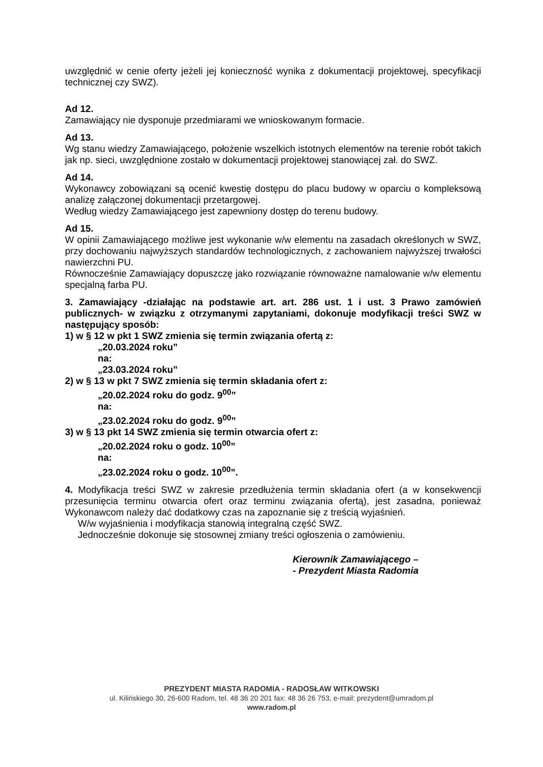uwzględnić w cenie oferty jeżeli jej konieczność wynika z dokumentacji projektowej, specyfikacji technicznej czy SWZ).
Ad 12.
Zamawiający nie dysponuje przedmiarami we wnioskowanym formacie.
Ad 13.
Wg stanu wiedzy Zamawiającego, położenie wszelkich istotnych elementów na terenie robót takich jak np. sieci, uwzględnione zostało w dokumentacji projektowej stanowiącej zał. do SWZ.
Ad 14.
Wykonawcy zobowiązani są ocenić kwestię dostępu do placu budowy w oparciu o kompleksową analizę załączonej dokumentacji przetargowej.
Według wiedzy Zamawiającego jest zapewniony dostęp do terenu budowy.
Ad 15.
W opinii Zamawiającego możliwe jest wykonanie w/w elementu na zasadach określonych w SWZ, przy dochowaniu najwyższych standardów technologicznych, z zachowaniem najwyższej trwałości nawierzchni PU.
Równocześnie Zamawiający dopuszczę jako rozwiązanie równoważne namalowanie w/w elementu specjalną farba PU.
3. Zamawiający -działając na podstawie art. art. 286 ust. 1 i ust. 3 Prawo zamówień publicznych- w związku z otrzymanymi zapytaniami, dokonuje modyfikacji treści SWZ w następujący sposób:
1) w § 12 w pkt 1 SWZ zmienia się termin związania ofertą z:
„20.03.2024 roku”
na:
„23.03.2024 roku”
2) w § 13 w pkt 7 SWZ zmienia się termin składania ofert z:
„20.02.2024 roku do godz. 9<sup>00</sup>”
na:
„23.02.2024 roku do godz. 9<sup>00</sup>”
3) w § 13 pkt 14 SWZ zmienia się termin otwarcia ofert z:
„20.02.2024 roku o godz. 10<sup>00</sup>”
na:
„23.02.2024 roku o godz. 10<sup>00</sup>”.
4. Modyfikacja treści SWZ w zakresie przedłużenia termin składania ofert (a w konsekwencji przesunięcia terminu otwarcia ofert oraz terminu związania ofertą), jest zasadna, ponieważ Wykonawcom należy dać dodatkowy czas na zapoznanie się z treścią wyjaśnień.
W/w wyjaśnienia i modyfikacja stanowią integralną część SWZ.
Jednocześnie dokonuje się stosownej zmiany treści ogłoszenia o zamówieniu.
Kierownik Zamawiającego –
- Prezydent Miasta Radomia
PREZYDENT MIASTA RADOMIA - RADOSŁAW WITKOWSKI
ul. Kilińskiego 30, 26-600 Radom, tel. 48 36 20 201 fax: 48 36 26 753, e-mail: prezydent@umradom.pl
www.radom.pl